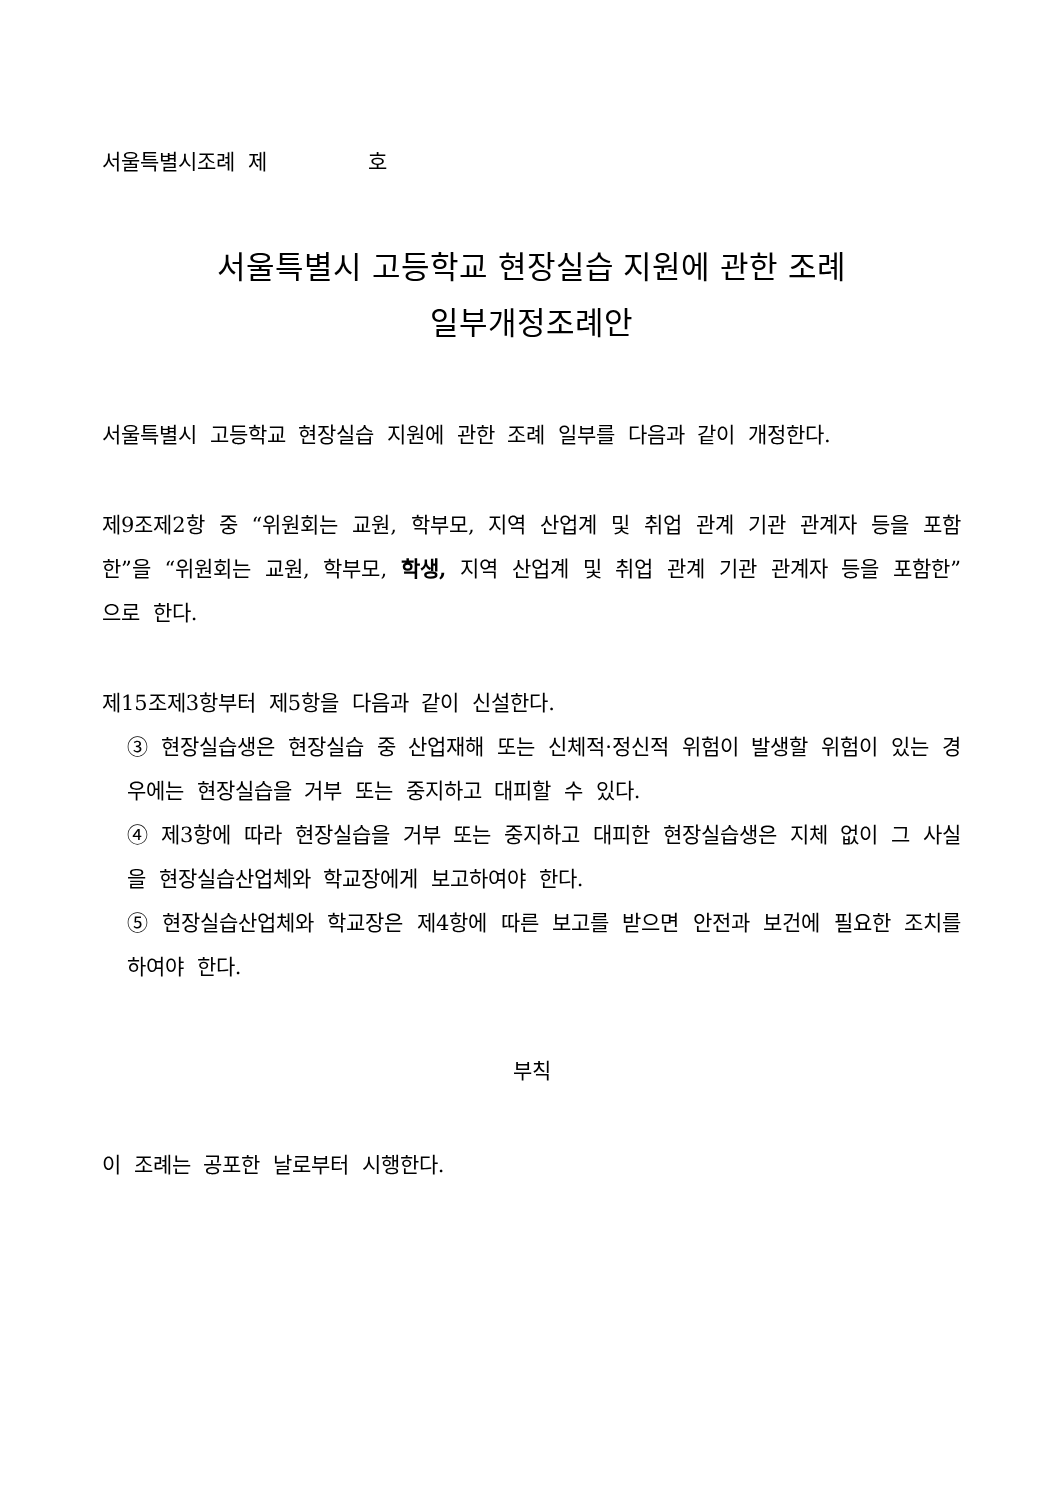서울특별시조례 제 호
서울특별시 고등학교 현장실습 지원에 관한 조례
일부개정조례안
서울특별시 고등학교 현장실습 지원에 관한 조례 일부를 다음과 같이 개정한다.
제9조제2항 중 “위원회는 교원, 학부모, 지역 산업계 및 취업 관계 기관 관계자 등을 포함한”을 “위원회는 교원, 학부모, 학생, 지역 산업계 및 취업 관계 기관 관계자 등을 포함한”으로 한다.
제15조제3항부터 제5항을 다음과 같이 신설한다.
③ 현장실습생은 현장실습 중 산업재해 또는 신체적·정신적 위험이 발생할 위험이 있는 경우에는 현장실습을 거부 또는 중지하고 대피할 수 있다.
④ 제3항에 따라 현장실습을 거부 또는 중지하고 대피한 현장실습생은 지체 없이 그 사실을 현장실습산업체와 학교장에게 보고하여야 한다.
⑤ 현장실습산업체와 학교장은 제4항에 따른 보고를 받으면 안전과 보건에 필요한 조치를 하여야 한다.
부칙
이 조례는 공포한 날로부터 시행한다.